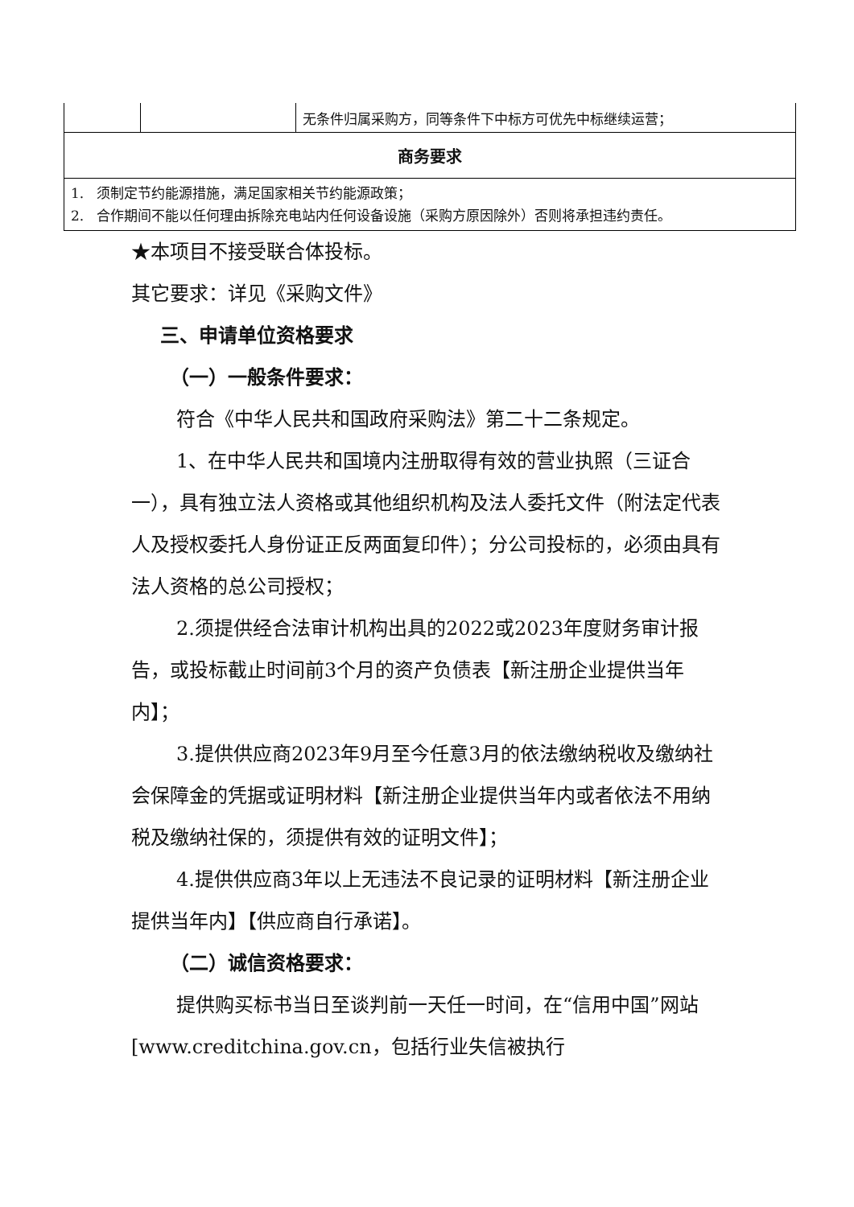| | | 无条件归属采购方，同等条件下中标方可优先中标继续运营； |
| 商务要求 | | |
| 1. 须制定节约能源措施，满足国家相关节约能源政策； 2. 合作期间不能以任何理由拆除充电站内任何设备设施（采购方原因除外）否则将承担违约责任。 | | |
★本项目不接受联合体投标。
其它要求：详见《采购文件》
三、申请单位资格要求
（一）一般条件要求：
符合《中华人民共和国政府采购法》第二十二条规定。
1、在中华人民共和国境内注册取得有效的营业执照（三证合一），具有独立法人资格或其他组织机构及法人委托文件（附法定代表人及授权委托人身份证正反两面复印件）；分公司投标的，必须由具有法人资格的总公司授权；
2.须提供经合法审计机构出具的2022或2023年度财务审计报告，或投标截止时间前3个月的资产负债表【新注册企业提供当年内】；
3.提供供应商2023年9月至今任意3月的依法缴纳税收及缴纳社会保障金的凭据或证明材料【新注册企业提供当年内或者依法不用纳税及缴纳社保的，须提供有效的证明文件】；
4.提供供应商3年以上无违法不良记录的证明材料【新注册企业提供当年内】【供应商自行承诺】。
（二）诚信资格要求：
提供购买标书当日至谈判前一天任一时间，在“信用中国”网站[www.creditchina.gov.cn，包括行业失信被执行